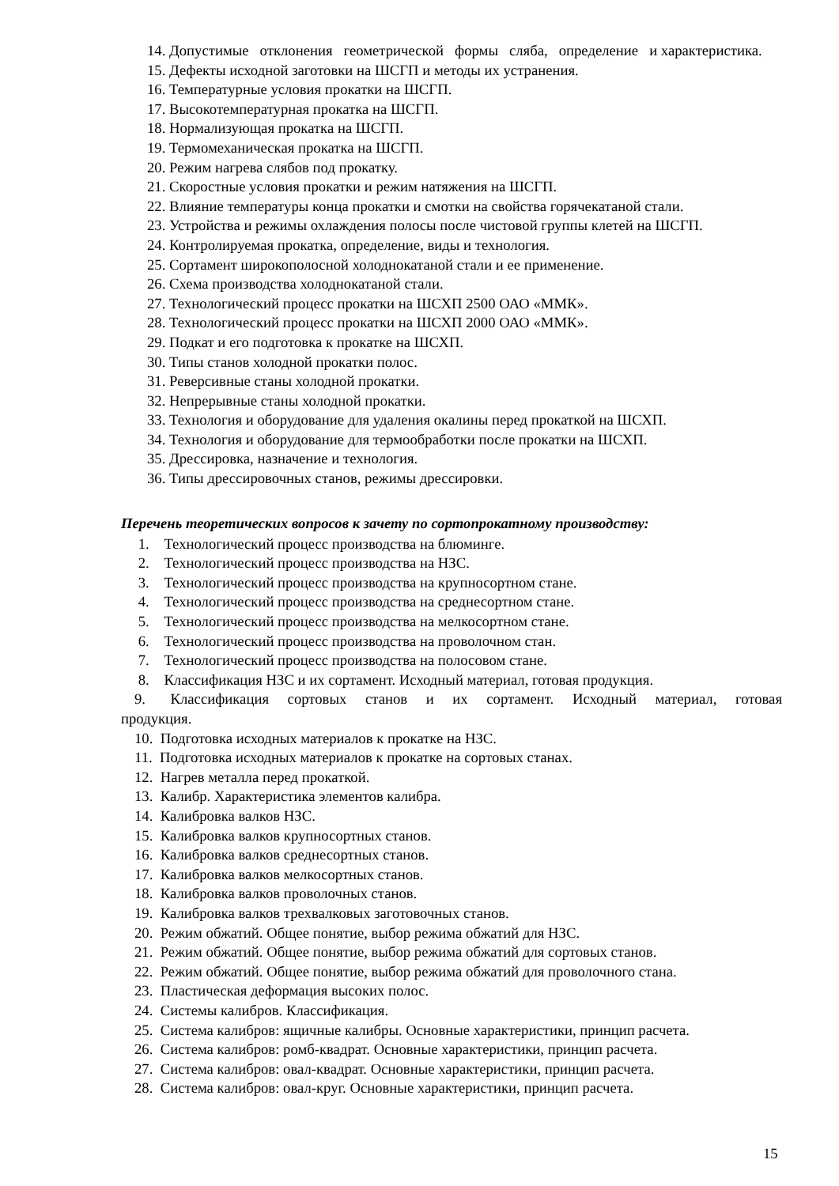14. Допустимые отклонения геометрической формы сляба, определение и характеристика.
15. Дефекты исходной заготовки на ШСГП и методы их устранения.
16. Температурные условия прокатки на ШСГП.
17. Высокотемпературная прокатка на ШСГП.
18. Нормализующая прокатка на ШСГП.
19. Термомеханическая прокатка на ШСГП.
20. Режим нагрева слябов под прокатку.
21. Скоростные условия прокатки и режим натяжения на ШСГП.
22. Влияние температуры конца прокатки и смотки на свойства горячекатаной стали.
23. Устройства и режимы охлаждения полосы после чистовой группы клетей на ШСГП.
24. Контролируемая прокатка, определение, виды и технология.
25. Сортамент широкополосной холоднокатаной стали и ее применение.
26. Схема производства холоднокатаной стали.
27. Технологический процесс прокатки на ШСХП 2500 ОАО «ММК».
28. Технологический процесс прокатки на ШСХП 2000 ОАО «ММК».
29. Подкат и его подготовка к прокатке на ШСХП.
30. Типы станов холодной прокатки полос.
31. Реверсивные станы холодной прокатки.
32. Непрерывные станы холодной прокатки.
33. Технология и оборудование для удаления окалины перед прокаткой на ШСХП.
34. Технология и оборудование для термообработки после прокатки на ШСХП.
35. Дрессировка, назначение и технология.
36. Типы дрессировочных станов, режимы дрессировки.
Перечень теоретических вопросов к зачету по сортопрокатному производству:
1. Технологический процесс производства на блюминге.
2. Технологический процесс производства на НЗС.
3. Технологический процесс производства на крупносортном стане.
4. Технологический процесс производства на среднесортном стане.
5. Технологический процесс производства на мелкосортном стане.
6. Технологический процесс производства на проволочном стан.
7. Технологический процесс производства на полосовом стане.
8. Классификация НЗС и их сортамент. Исходный материал, готовая продукция.
9. Классификация сортовых станов и их сортамент. Исходный материал, готовая продукция.
10. Подготовка исходных материалов к прокатке на НЗС.
11. Подготовка исходных материалов к прокатке на сортовых станах.
12. Нагрев металла перед прокаткой.
13. Калибр. Характеристика элементов калибра.
14. Калибровка валков НЗС.
15. Калибровка валков крупносортных станов.
16. Калибровка валков среднесортных станов.
17. Калибровка валков мелкосортных станов.
18. Калибровка валков проволочных станов.
19. Калибровка валков трехвалковых заготовочных станов.
20. Режим обжатий. Общее понятие, выбор режима обжатий для НЗС.
21. Режим обжатий. Общее понятие, выбор режима обжатий для сортовых станов.
22. Режим обжатий. Общее понятие, выбор режима обжатий для проволочного стана.
23. Пластическая деформация высоких полос.
24. Системы калибров. Классификация.
25. Система калибров: ящичные калибры. Основные характеристики, принцип расчета.
26. Система калибров: ромб-квадрат. Основные характеристики, принцип расчета.
27. Система калибров: овал-квадрат. Основные характеристики, принцип расчета.
28. Система калибров: овал-круг. Основные характеристики, принцип расчета.
15